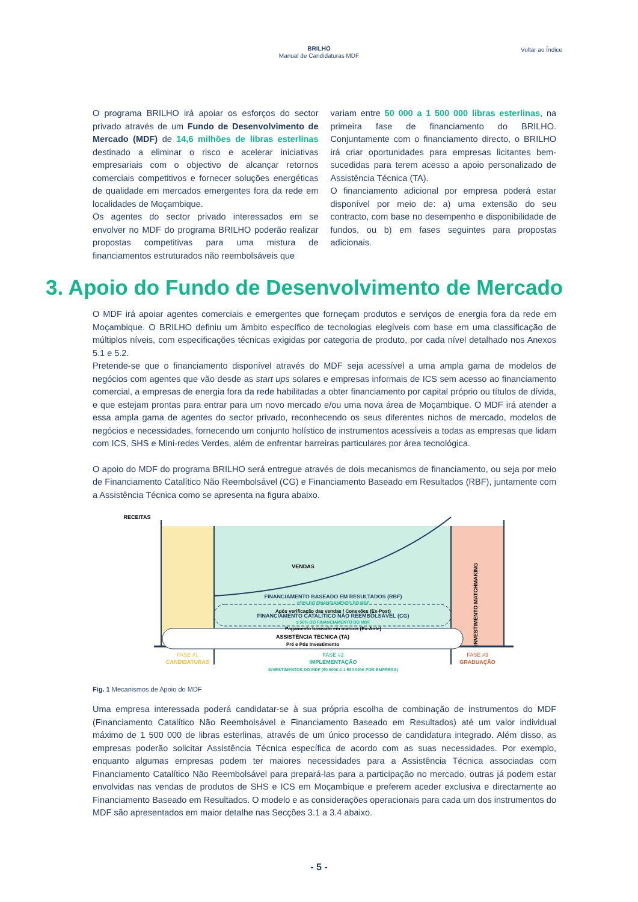BRILHO
Manual de Candidaturas MDF
Voltar ao Índice
O programa BRILHO irá apoiar os esforços do sector privado através de um Fundo de Desenvolvimento de Mercado (MDF) de 14,6 milhões de libras esterlinas destinado a eliminar o risco e acelerar iniciativas empresariais com o objectivo de alcançar retornos comerciais competitivos e fornecer soluções energéticas de qualidade em mercados emergentes fora da rede em localidades de Moçambique.
Os agentes do sector privado interessados em se envolver no MDF do programa BRILHO poderão realizar propostas competitivas para uma mistura de financiamentos estruturados não reembolsáveis que
variam entre 50 000 a 1 500 000 libras esterlinas, na primeira fase de financiamento do BRILHO. Conjuntamente com o financiamento directo, o BRILHO irá criar oportunidades para empresas licitantes bem-sucedidas para terem acesso a apoio personalizado de Assistência Técnica (TA).
O financiamento adicional por empresa poderá estar disponível por meio de: a) uma extensão do seu contracto, com base no desempenho e disponibilidade de fundos, ou b) em fases seguintes para propostas adicionais.
3. Apoio do Fundo de Desenvolvimento de Mercado
O MDF irá apoiar agentes comerciais e emergentes que forneçam produtos e serviços de energia fora da rede em Moçambique. O BRILHO definiu um âmbito específico de tecnologias elegíveis com base em uma classificação de múltiplos níveis, com especificações técnicas exigidas por categoria de produto, por cada nível detalhado nos Anexos 5.1 e 5.2.
Pretende-se que o financiamento disponível através do MDF seja acessível a uma ampla gama de modelos de negócios com agentes que vão desde as start ups solares e empresas informais de ICS sem acesso ao financiamento comercial, a empresas de energia fora da rede habilitadas a obter financiamento por capital próprio ou títulos de dívida, e que estejam prontas para entrar para um novo mercado e/ou uma nova área de Moçambique. O MDF irá atender a essa ampla gama de agentes do sector privado, reconhecendo os seus diferentes nichos de mercado, modelos de negócios e necessidades, fornecendo um conjunto holístico de instrumentos acessíveis a todas as empresas que lidam com ICS, SHS e Mini-redes Verdes, além de enfrentar barreiras particulares por área tecnológica.
O apoio do MDF do programa BRILHO será entregue através de dois mecanismos de financiamento, ou seja por meio de Financiamento Catalítico Não Reembolsável (CG) e Financiamento Baseado em Resultados (RBF), juntamente com a Assistência Técnica como se apresenta na figura abaixo.
RECEITAS
VENDAS
FINANCIAMENTO BASEADO EM RESULTADOS (RBF)
≥50% DO FINANCIAMENTO DO MDF
Após verificação das vendas / Conexões (Ex-Post)
FINANCIAMENTO CATALÍTICO NÃO REEMBOLSÁVEL (CG)
≤ 50% DO FINANCIAMENTO DO MDF
Pagamento baseado em marcos (Ex-Ante)
ASSISTÊNCIA TÉCNICA (TA)
Pré e Pós Investimento
INVESTIMENTO MATCHMAKING
FASE #1
CANDIDATURAS
FASE #2
IMPLEMENTAÇÃO
INVESTIMENTOS DO MDF (50 000£ A 1 500 000£ POR EMPRESA)
FASE #3
GRADUAÇÃO
Fig. 1 Mecanismos de Apoio do MDF
Uma empresa interessada poderá candidatar-se à sua própria escolha de combinação de instrumentos do MDF (Financiamento Catalítico Não Reembolsável e Financiamento Baseado em Resultados) até um valor individual máximo de 1 500 000 de libras esterlinas, através de um único processo de candidatura integrado. Além disso, as empresas poderão solicitar Assistência Técnica específica de acordo com as suas necessidades. Por exemplo, enquanto algumas empresas podem ter maiores necessidades para a Assistência Técnica associadas com Financiamento Catalítico Não Reembolsável para prepará-las para a participação no mercado, outras já podem estar envolvidas nas vendas de produtos de SHS e ICS em Moçambique e preferem aceder exclusiva e directamente ao Financiamento Baseado em Resultados. O modelo e as considerações operacionais para cada um dos instrumentos do MDF são apresentados em maior detalhe nas Secções 3.1 a 3.4 abaixo.
- 5 -